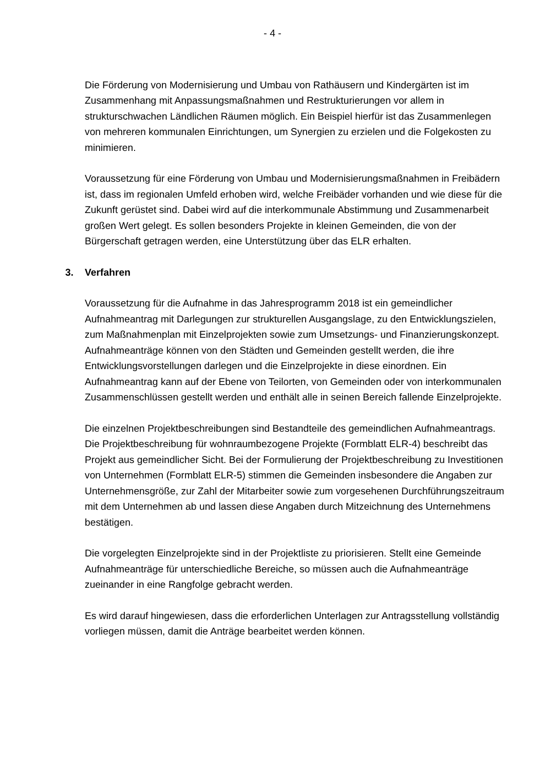- 4 -
Die Förderung von Modernisierung und Umbau von Rathäusern und Kindergärten ist im Zusammenhang mit Anpassungsmaßnahmen und Restrukturierungen vor allem in strukturschwachen Ländlichen Räumen möglich. Ein Beispiel hierfür ist das Zusammenlegen von mehreren kommunalen Einrichtungen, um Synergien zu erzielen und die Folgekosten zu minimieren.
Voraussetzung für eine Förderung von Umbau und Modernisierungsmaßnahmen in Freibädern ist, dass im regionalen Umfeld erhoben wird, welche Freibäder vorhanden und wie diese für die Zukunft gerüstet sind. Dabei wird auf die interkommunale Abstimmung und Zusammenarbeit großen Wert gelegt. Es sollen besonders Projekte in kleinen Gemeinden, die von der Bürgerschaft getragen werden, eine Unterstützung über das ELR erhalten.
3. Verfahren
Voraussetzung für die Aufnahme in das Jahresprogramm 2018 ist ein gemeindlicher Aufnahmeantrag mit Darlegungen zur strukturellen Ausgangslage, zu den Entwicklungszielen, zum Maßnahmenplan mit Einzelprojekten sowie zum Umsetzungs- und Finanzierungskonzept. Aufnahmeanträge können von den Städten und Gemeinden gestellt werden, die ihre Entwicklungsvorstellungen darlegen und die Einzelprojekte in diese einordnen. Ein Aufnahmeantrag kann auf der Ebene von Teilorten, von Gemeinden oder von interkommunalen Zusammenschlüssen gestellt werden und enthält alle in seinen Bereich fallende Einzelprojekte.
Die einzelnen Projektbeschreibungen sind Bestandteile des gemeindlichen Aufnahmeantrags. Die Projektbeschreibung für wohnraumbezogene Projekte (Formblatt ELR-4) beschreibt das Projekt aus gemeindlicher Sicht. Bei der Formulierung der Projektbeschreibung zu Investitionen von Unternehmen (Formblatt ELR-5) stimmen die Gemeinden insbesondere die Angaben zur Unternehmensgröße, zur Zahl der Mitarbeiter sowie zum vorgesehenen Durchführungszeitraum mit dem Unternehmen ab und lassen diese Angaben durch Mitzeichnung des Unternehmens bestätigen.
Die vorgelegten Einzelprojekte sind in der Projektliste zu priorisieren. Stellt eine Gemeinde Aufnahmeanträge für unterschiedliche Bereiche, so müssen auch die Aufnahmeanträge zueinander in eine Rangfolge gebracht werden.
Es wird darauf hingewiesen, dass die erforderlichen Unterlagen zur Antragsstellung vollständig vorliegen müssen, damit die Anträge bearbeitet werden können.